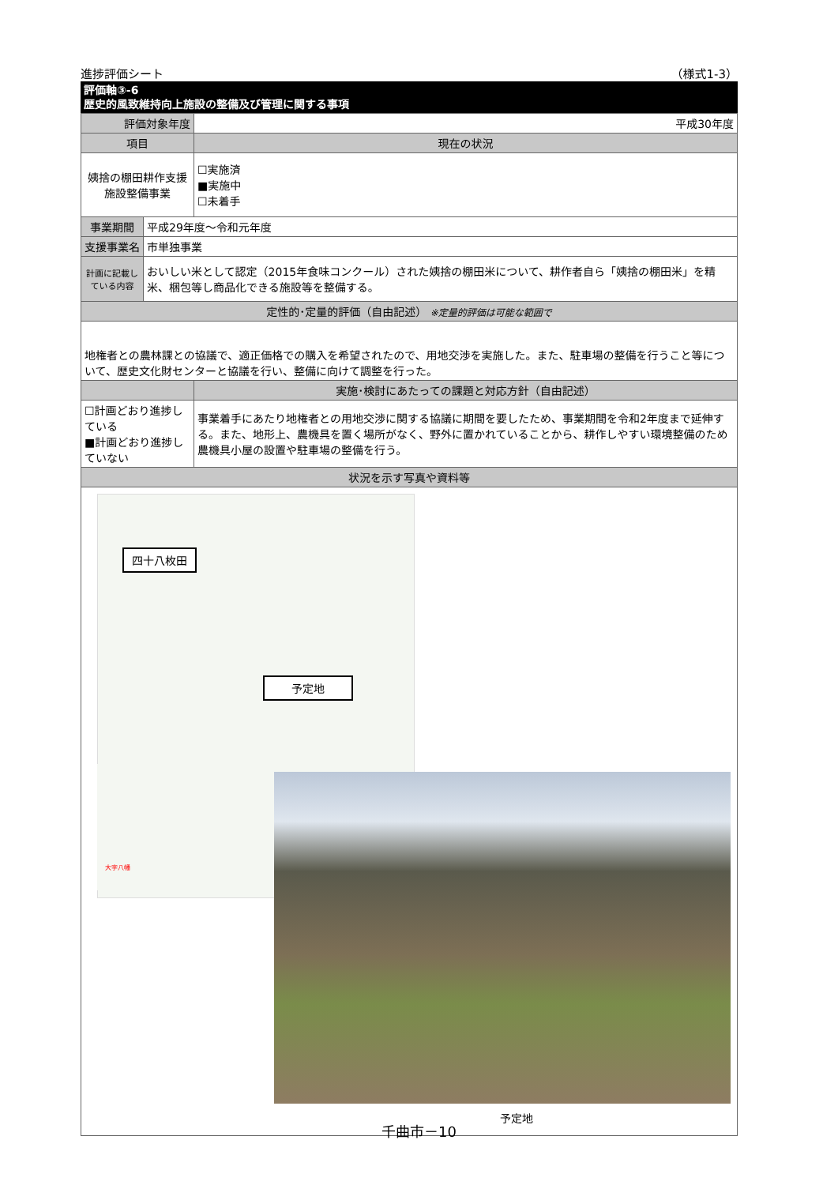進捗評価シート （様式1-3）
評価軸③-6
歴史的風致維持向上施設の整備及び管理に関する事項
| 評価対象年度 | | | 平成30年度 |
| 項目 | | | 現在の状況 |
| 姨捨の棚田耕作支援施設整備事業 | | | ☐実施済 ■実施中 ☐未着手 |
| 事業期間 | 平成29年度～令和元年度 | | |
| 支援事業名 | 市単独事業 | | |
| 計画に記載している内容 | おいしい米として認定（2015年食味コンクール）された姨捨の棚田米について、耕作者自ら「姨捨の棚田米」を精米、梱包等し商品化できる施設等を整備する。 | | |
| 定性的･定量的評価（自由記述） ※定量的評価は可能な範囲で | | | |
| 地権者との農林課との協議で、適正価格での購入を希望されたので、用地交渉を実施した。また、駐車場の整備を行うこと等について、歴史文化財センターと協議を行い、整備に向けて調整を行った。 | | | |
| | | 実施･検討にあたっての課題と対応方針（自由記述） | |
| ☐計画どおり進捗している ■計画どおり進捗していない | | 事業着手にあたり地権者との用地交渉に関する協議に期間を要したため、事業期間を令和2年度まで延伸する。また、地形上、農機具を置く場所がなく、野外に置かれていることから、耕作しやすい環境整備のため農機具小屋の設置や駐車場の整備を行う。 | |
| 状況を示す写真や資料等 | | | |
| 四十八枚田 予定地 大字八幡 予定地 | | | |
千曲市－10